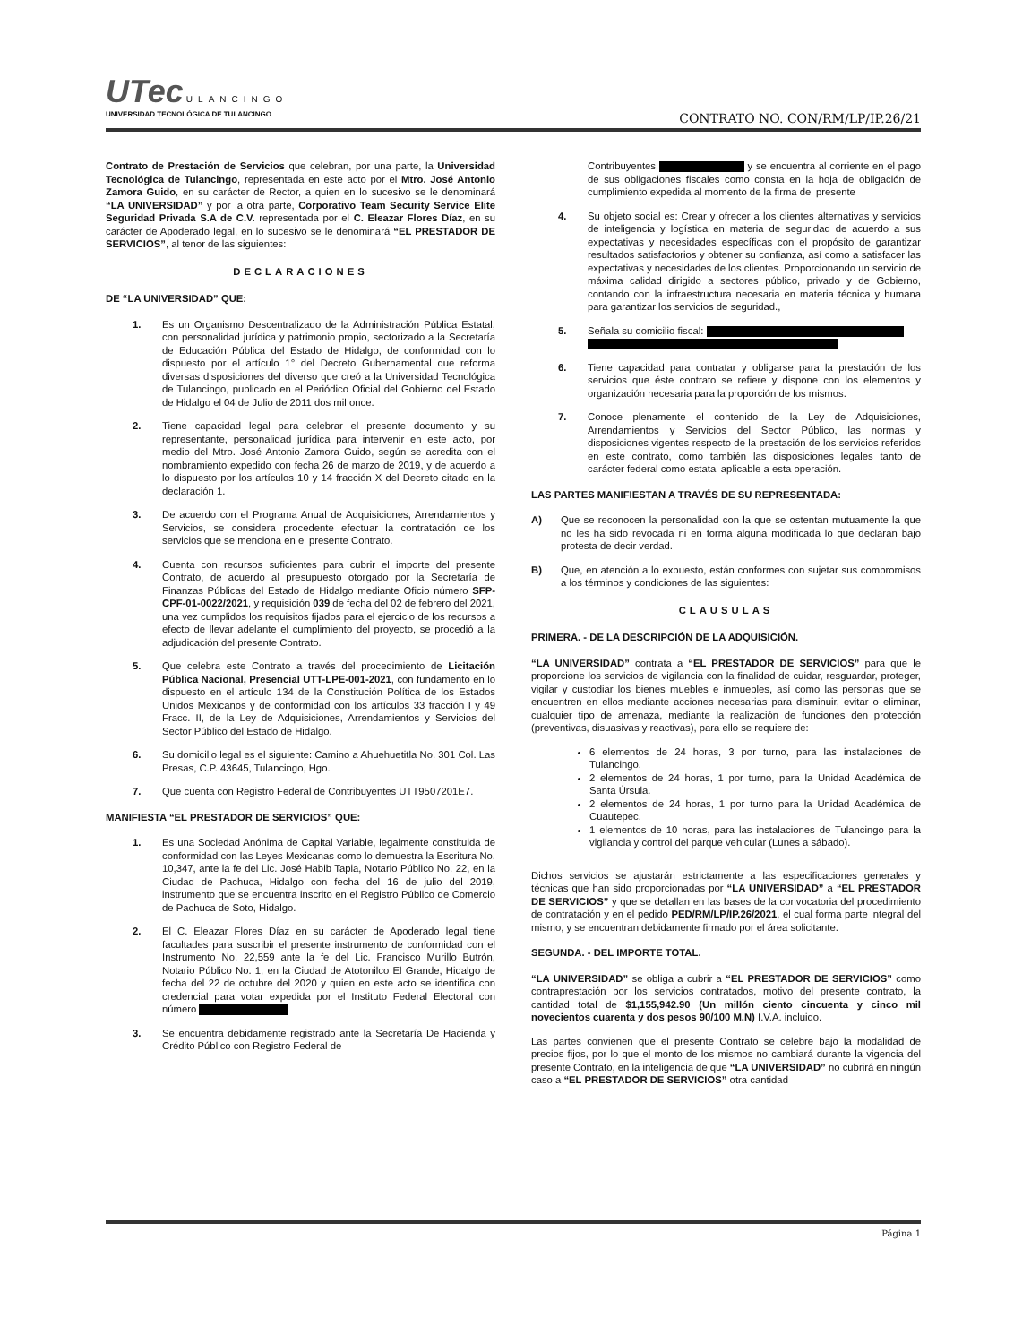UTec ULANCINGO
UNIVERSIDAD TECNOLÓGICA DE TULANCINGO
CONTRATO NO. CON/RM/LP/IP.26/21
Contrato de Prestación de Servicios que celebran, por una parte, la Universidad Tecnológica de Tulancingo, representada en este acto por el Mtro. José Antonio Zamora Guido, en su carácter de Rector, a quien en lo sucesivo se le denominará “LA UNIVERSIDAD” y por la otra parte, Corporativo Team Security Service Elite Seguridad Privada S.A de C.V. representada por el C. Eleazar Flores Díaz, en su carácter de Apoderado legal, en lo sucesivo se le denominará “EL PRESTADOR DE SERVICIOS”, al tenor de las siguientes:
DECLARACIONES
DE “LA UNIVERSIDAD” QUE:
1. Es un Organismo Descentralizado de la Administración Pública Estatal, con personalidad jurídica y patrimonio propio, sectorizado a la Secretaría de Educación Pública del Estado de Hidalgo, de conformidad con lo dispuesto por el artículo 1° del Decreto Gubernamental que reforma diversas disposiciones del diverso que creó a la Universidad Tecnológica de Tulancingo, publicado en el Periódico Oficial del Gobierno del Estado de Hidalgo el 04 de Julio de 2011 dos mil once.
2. Tiene capacidad legal para celebrar el presente documento y su representante, personalidad jurídica para intervenir en este acto, por medio del Mtro. José Antonio Zamora Guido, según se acredita con el nombramiento expedido con fecha 26 de marzo de 2019, y de acuerdo a lo dispuesto por los artículos 10 y 14 fracción X del Decreto citado en la declaración 1.
3. De acuerdo con el Programa Anual de Adquisiciones, Arrendamientos y Servicios, se considera procedente efectuar la contratación de los servicios que se menciona en el presente Contrato.
4. Cuenta con recursos suficientes para cubrir el importe del presente Contrato, de acuerdo al presupuesto otorgado por la Secretaría de Finanzas Públicas del Estado de Hidalgo mediante Oficio número SFP-CPF-01-0022/2021, y requisición 039 de fecha del 02 de febrero del 2021, una vez cumplidos los requisitos fijados para el ejercicio de los recursos a efecto de llevar adelante el cumplimiento del proyecto, se procedió a la adjudicación del presente Contrato.
5. Que celebra este Contrato a través del procedimiento de Licitación Pública Nacional, Presencial UTT-LPE-001-2021, con fundamento en lo dispuesto en el artículo 134 de la Constitución Política de los Estados Unidos Mexicanos y de conformidad con los artículos 33 fracción I y 49 Fracc. II, de la Ley de Adquisiciones, Arrendamientos y Servicios del Sector Público del Estado de Hidalgo.
6. Su domicilio legal es el siguiente: Camino a Ahuehuetitla No. 301 Col. Las Presas, C.P. 43645, Tulancingo, Hgo.
7. Que cuenta con Registro Federal de Contribuyentes UTT9507201E7.
MANIFIESTA “EL PRESTADOR DE SERVICIOS” QUE:
1. Es una Sociedad Anónima de Capital Variable, legalmente constituida de conformidad con las Leyes Mexicanas como lo demuestra la Escritura No. 10,347, ante la fe del Lic. José Habib Tapia, Notario Público No. 22, en la Ciudad de Pachuca, Hidalgo con fecha del 16 de julio del 2019, instrumento que se encuentra inscrito en el Registro Público de Comercio de Pachuca de Soto, Hidalgo.
2. El C. Eleazar Flores Díaz en su carácter de Apoderado legal tiene facultades para suscribir el presente instrumento de conformidad con el Instrumento No. 22,559 ante la fe del Lic. Francisco Murillo Butrón, Notario Público No. 1, en la Ciudad de Atotonilco El Grande, Hidalgo de fecha del 22 de octubre del 2020 y quien en este acto se identifica con credencial para votar expedida por el Instituto Federal Electoral con número
3. Se encuentra debidamente registrado ante la Secretaría De Hacienda y Crédito Público con Registro Federal de
Contribuyentes y se encuentra al corriente en el pago de sus obligaciones fiscales como consta en la hoja de obligación de cumplimiento expedida al momento de la firma del presente
4. Su objeto social es: Crear y ofrecer a los clientes alternativas y servicios de inteligencia y logística en materia de seguridad de acuerdo a sus expectativas y necesidades específicas con el propósito de garantizar resultados satisfactorios y obtener su confianza, así como a satisfacer las expectativas y necesidades de los clientes. Proporcionando un servicio de máxima calidad dirigido a sectores público, privado y de Gobierno, contando con la infraestructura necesaria en materia técnica y humana para garantizar los servicios de seguridad.,
5. Señala su domicilio fiscal:
6. Tiene capacidad para contratar y obligarse para la prestación de los servicios que éste contrato se refiere y dispone con los elementos y organización necesaria para la proporción de los mismos.
7. Conoce plenamente el contenido de la Ley de Adquisiciones, Arrendamientos y Servicios del Sector Público, las normas y disposiciones vigentes respecto de la prestación de los servicios referidos en este contrato, como también las disposiciones legales tanto de carácter federal como estatal aplicable a esta operación.
LAS PARTES MANIFIESTAN A TRAVÉS DE SU REPRESENTADA:
A) Que se reconocen la personalidad con la que se ostentan mutuamente la que no les ha sido revocada ni en forma alguna modificada lo que declaran bajo protesta de decir verdad.
B) Que, en atención a lo expuesto, están conformes con sujetar sus compromisos a los términos y condiciones de las siguientes:
CLAUSULAS
PRIMERA. - DE LA DESCRIPCIÓN DE LA ADQUISICIÓN.
“LA UNIVERSIDAD” contrata a “EL PRESTADOR DE SERVICIOS” para que le proporcione los servicios de vigilancia con la finalidad de cuidar, resguardar, proteger, vigilar y custodiar los bienes muebles e inmuebles, así como las personas que se encuentren en ellos mediante acciones necesarias para disminuir, evitar o eliminar, cualquier tipo de amenaza, mediante la realización de funciones den protección (preventivas, disuasivas y reactivas), para ello se requiere de:
6 elementos de 24 horas, 3 por turno, para las instalaciones de Tulancingo.
2 elementos de 24 horas, 1 por turno, para la Unidad Académica de Santa Úrsula.
2 elementos de 24 horas, 1 por turno para la Unidad Académica de Cuautepec.
1 elementos de 10 horas, para las instalaciones de Tulancingo para la vigilancia y control del parque vehicular (Lunes a sábado).
Dichos servicios se ajustarán estrictamente a las especificaciones generales y técnicas que han sido proporcionadas por “LA UNIVERSIDAD” a “EL PRESTADOR DE SERVICIOS” y que se detallan en las bases de la convocatoria del procedimiento de contratación y en el pedido PED/RM/LP/IP.26/2021, el cual forma parte integral del mismo, y se encuentran debidamente firmado por el área solicitante.
SEGUNDA. - DEL IMPORTE TOTAL.
“LA UNIVERSIDAD” se obliga a cubrir a “EL PRESTADOR DE SERVICIOS” como contraprestación por los servicios contratados, motivo del presente contrato, la cantidad total de $1,155,942.90 (Un millón ciento cincuenta y cinco mil novecientos cuarenta y dos pesos 90/100 M.N) I.V.A. incluido.
Las partes convienen que el presente Contrato se celebre bajo la modalidad de precios fijos, por lo que el monto de los mismos no cambiará durante la vigencia del presente Contrato, en la inteligencia de que “LA UNIVERSIDAD” no cubrirá en ningún caso a “EL PRESTADOR DE SERVICIOS” otra cantidad
Página 1